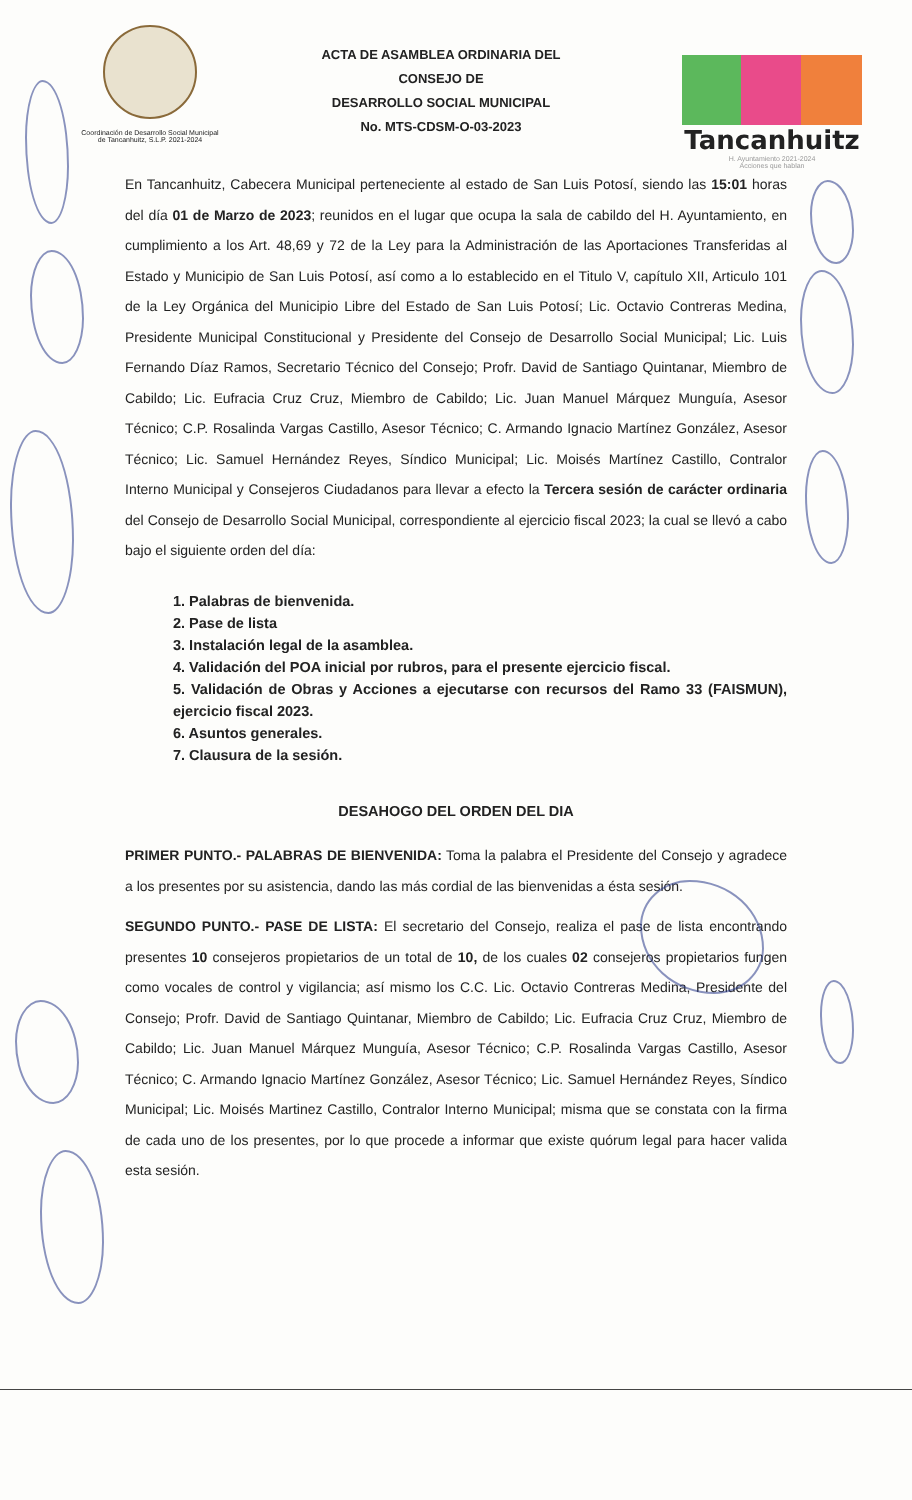Coordinación de Desarrollo Social Municipal de Tancanhuitz, S.L.P. 2021-2024
ACTA DE ASAMBLEA ORDINARIA DEL
CONSEJO DE
DESARROLLO SOCIAL MUNICIPAL
No. MTS-CDSM-O-03-2023
Tancanhuitz
H. Ayuntamiento 2021-2024
Acciones que hablan
En Tancanhuitz, Cabecera Municipal perteneciente al estado de San Luis Potosí, siendo las 15:01 horas del día 01 de Marzo de 2023; reunidos en el lugar que ocupa la sala de cabildo del H. Ayuntamiento, en cumplimiento a los Art. 48,69 y 72 de la Ley para la Administración de las Aportaciones Transferidas al Estado y Municipio de San Luis Potosí, así como a lo establecido en el Titulo V, capítulo XII, Articulo 101 de la Ley Orgánica del Municipio Libre del Estado de San Luis Potosí; Lic. Octavio Contreras Medina, Presidente Municipal Constitucional y Presidente del Consejo de Desarrollo Social Municipal; Lic. Luis Fernando Díaz Ramos, Secretario Técnico del Consejo; Profr. David de Santiago Quintanar, Miembro de Cabildo; Lic. Eufracia Cruz Cruz, Miembro de Cabildo; Lic. Juan Manuel Márquez Munguía, Asesor Técnico; C.P. Rosalinda Vargas Castillo, Asesor Técnico; C. Armando Ignacio Martínez González, Asesor Técnico; Lic. Samuel Hernández Reyes, Síndico Municipal; Lic. Moisés Martínez Castillo, Contralor Interno Municipal y Consejeros Ciudadanos para llevar a efecto la Tercera sesión de carácter ordinaria del Consejo de Desarrollo Social Municipal, correspondiente al ejercicio fiscal 2023; la cual se llevó a cabo bajo el siguiente orden del día:
1. Palabras de bienvenida.
2. Pase de lista
3. Instalación legal de la asamblea.
4. Validación del POA inicial por rubros, para el presente ejercicio fiscal.
5. Validación de Obras y Acciones a ejecutarse con recursos del Ramo 33 (FAISMUN), ejercicio fiscal 2023.
6. Asuntos generales.
7. Clausura de la sesión.
DESAHOGO DEL ORDEN DEL DIA
PRIMER PUNTO.- PALABRAS DE BIENVENIDA: Toma la palabra el Presidente del Consejo y agradece a los presentes por su asistencia, dando las más cordial de las bienvenidas a ésta sesión.
SEGUNDO PUNTO.- PASE DE LISTA: El secretario del Consejo, realiza el pase de lista encontrando presentes 10 consejeros propietarios de un total de 10, de los cuales 02 consejeros propietarios fungen como vocales de control y vigilancia; así mismo los C.C. Lic. Octavio Contreras Medina, Presidente del Consejo; Profr. David de Santiago Quintanar, Miembro de Cabildo; Lic. Eufracia Cruz Cruz, Miembro de Cabildo; Lic. Juan Manuel Márquez Munguía, Asesor Técnico; C.P. Rosalinda Vargas Castillo, Asesor Técnico; C. Armando Ignacio Martínez González, Asesor Técnico; Lic. Samuel Hernández Reyes, Síndico Municipal; Lic. Moisés Martinez Castillo, Contralor Interno Municipal; misma que se constata con la firma de cada uno de los presentes, por lo que procede a informar que existe quórum legal para hacer valida esta sesión.